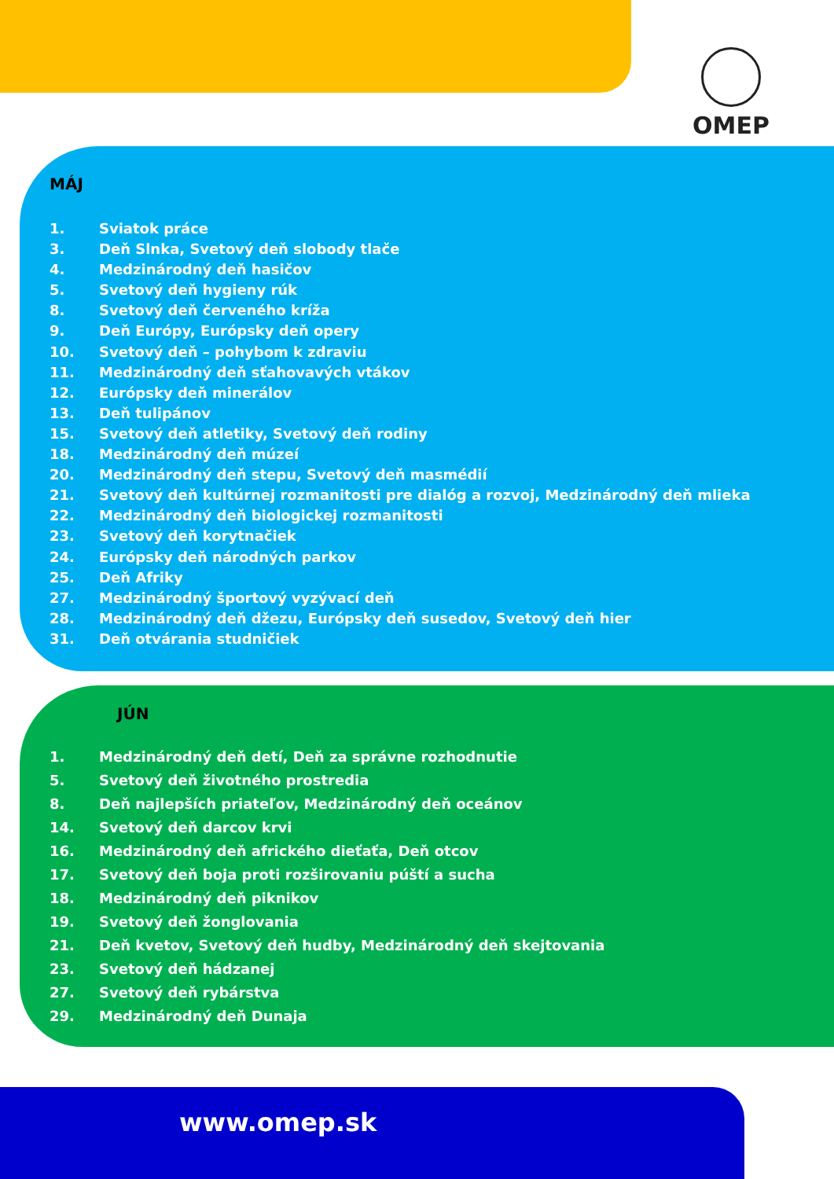OMEP
MÁJ
1. Sviatok práce
3. Deň Slnka, Svetový deň slobody tlače
4. Medzinárodný deň hasičov
5. Svetový deň hygieny rúk
8. Svetový deň červeného kríža
9. Deň Európy, Európsky deň opery
10. Svetový deň – pohybom k zdraviu
11. Medzinárodný deň sťahovavých vtákov
12. Európsky deň minerálov
13. Deň tulipánov
15. Svetový deň atletiky, Svetový deň rodiny
18. Medzinárodný deň múzeí
20. Medzinárodný deň stepu, Svetový deň masmédií
21. Svetový deň kultúrnej rozmanitosti pre dialóg a rozvoj, Medzinárodný deň mlieka
22. Medzinárodný deň biologickej rozmanitosti
23. Svetový deň korytnačiek
24. Európsky deň národných parkov
25. Deň Afriky
27. Medzinárodný športový vyzývací deň
28. Medzinárodný deň džezu, Európsky deň susedov, Svetový deň hier
31. Deň otvárania studničiek
JÚN
1. Medzinárodný deň detí, Deň za správne rozhodnutie
5. Svetový deň životného prostredia
8. Deň najlepších priateľov, Medzinárodný deň oceánov
14. Svetový deň darcov krvi
16. Medzinárodný deň afrického dieťaťa, Deň otcov
17. Svetový deň boja proti rozširovaniu púští a sucha
18. Medzinárodný deň piknikov
19. Svetový deň žonglovania
21. Deň kvetov, Svetový deň hudby, Medzinárodný deň skejtovania
23. Svetový deň hádzanej
27. Svetový deň rybárstva
29. Medzinárodný deň Dunaja
www.omep.sk